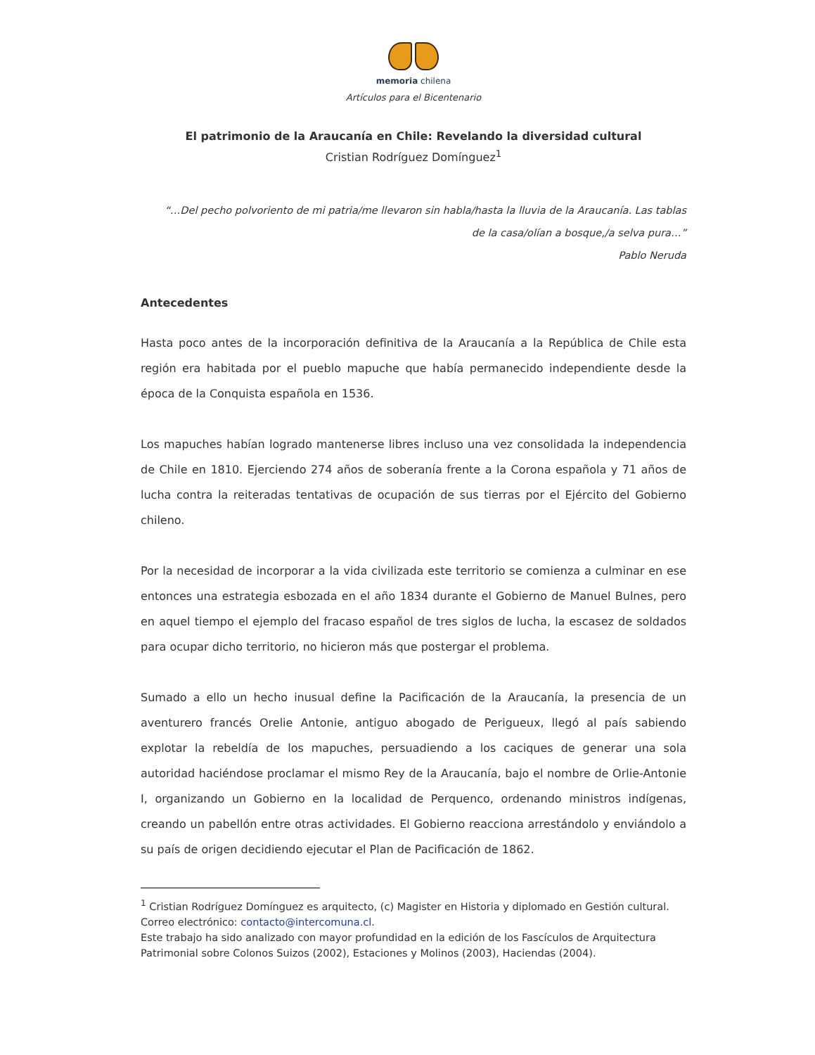memoria chilena
Artículos para el Bicentenario
El patrimonio de la Araucanía en Chile: Revelando la diversidad cultural
Cristian Rodríguez Domínguez<sup>1</sup>
“…Del pecho polvoriento de mi patria/me llevaron sin habla/hasta la lluvia de la Araucanía. Las tablas de la casa/olían a bosque,/a selva pura…”
Pablo Neruda
Antecedentes
Hasta poco antes de la incorporación definitiva de la Araucanía a la República de Chile esta región era habitada por el pueblo mapuche que había permanecido independiente desde la época de la Conquista española en 1536.
Los mapuches habían logrado mantenerse libres incluso una vez consolidada la independencia de Chile en 1810. Ejerciendo 274 años de soberanía frente a la Corona española y 71 años de lucha contra la reiteradas tentativas de ocupación de sus tierras por el Ejército del Gobierno chileno.
Por la necesidad de incorporar a la vida civilizada este territorio se comienza a culminar en ese entonces una estrategia esbozada en el año 1834 durante el Gobierno de Manuel Bulnes, pero en aquel tiempo el ejemplo del fracaso español de tres siglos de lucha, la escasez de soldados para ocupar dicho territorio, no hicieron más que postergar el problema.
Sumado a ello un hecho inusual define la Pacificación de la Araucanía, la presencia de un aventurero francés Orelie Antonie, antiguo abogado de Perigueux, llegó al país sabiendo explotar la rebeldía de los mapuches, persuadiendo a los caciques de generar una sola autoridad haciéndose proclamar el mismo Rey de la Araucanía, bajo el nombre de Orlie-Antonie I, organizando un Gobierno en la localidad de Perquenco, ordenando ministros indígenas, creando un pabellón entre otras actividades. El Gobierno reacciona arrestándolo y enviándolo a su país de origen decidiendo ejecutar el Plan de Pacificación de 1862.
<sup>1</sup> Cristian Rodríguez Domínguez es arquitecto, (c) Magister en Historia y diplomado en Gestión cultural. Correo electrónico: contacto@intercomuna.cl.
Este trabajo ha sido analizado con mayor profundidad en la edición de los Fascículos de Arquitectura Patrimonial sobre Colonos Suizos (2002), Estaciones y Molinos (2003), Haciendas (2004).